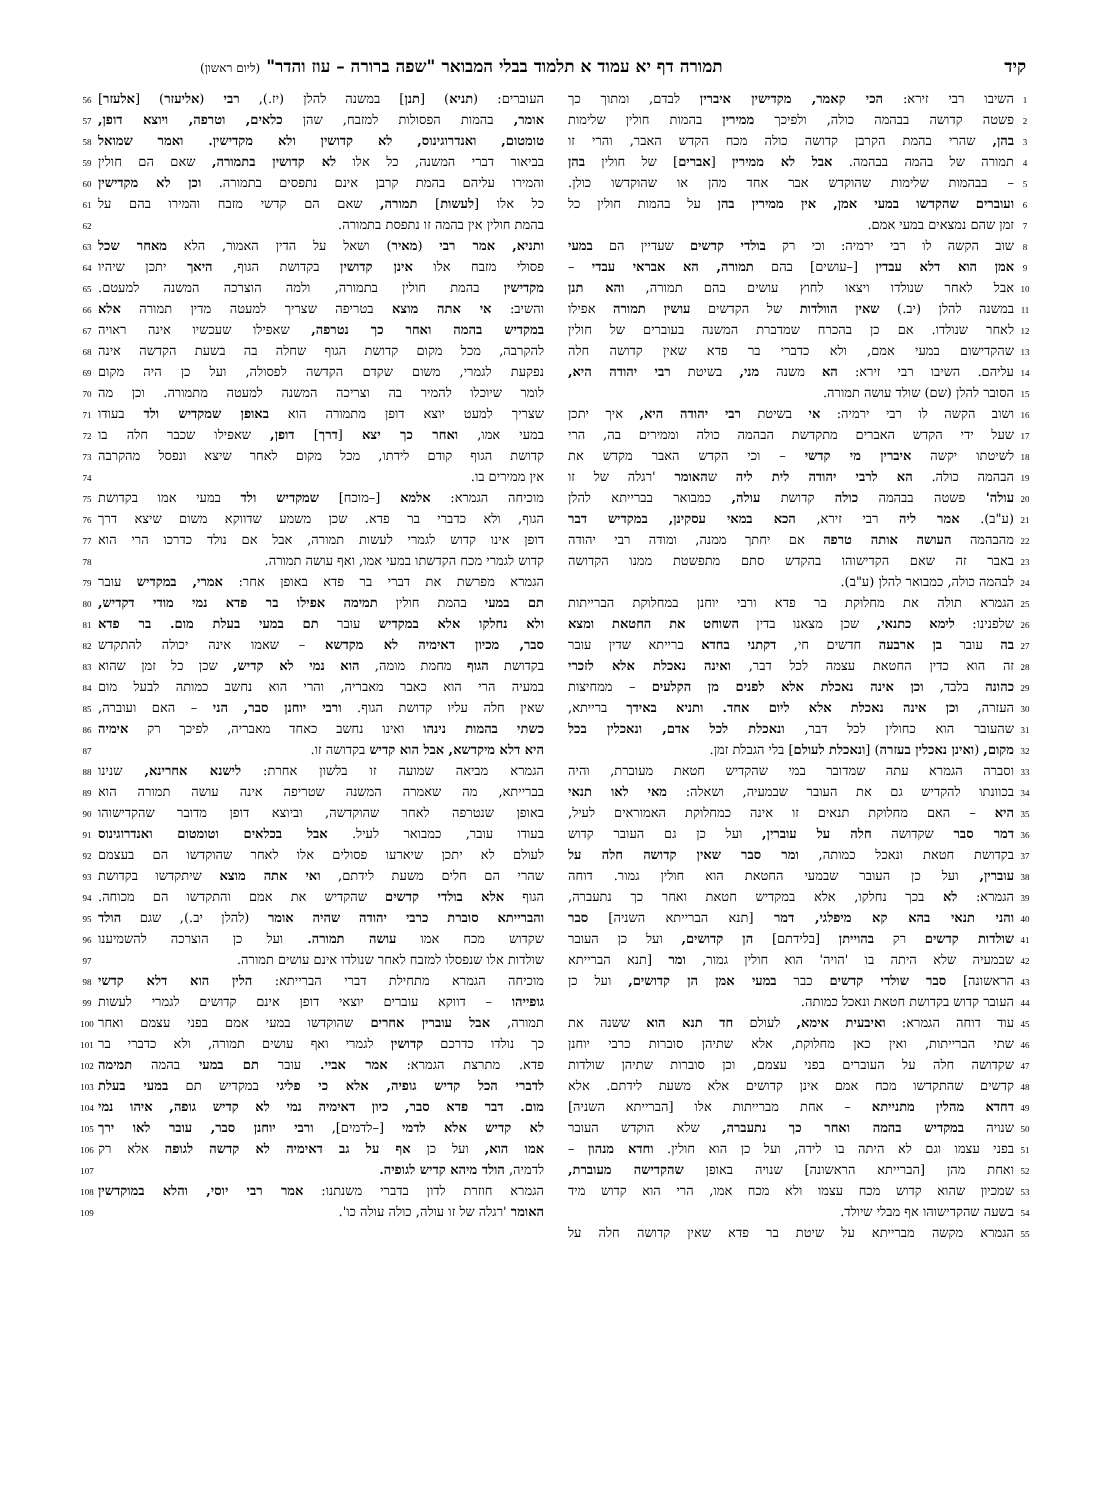קיד תמורה דף יא עמוד א תלמוד בבלי המבואר "שפה ברורה – עוז והדר" (ליום ראשון)
1 השיבו רבי זירא: הכי קאמר, מקדישין איברין לבדם, ומתוך כך
2 פשטה קדושה בבהמה כולה, ולפיכך ממירין בהמות חולין שלימות
3 בהן, שהרי בהמת הקרבן קדושה כולה מכח הקדש האבר, והרי זו
4 תמורה של בהמה בבהמה. אבל לא ממירין [אברים] של חולין בהן
5 – בבהמות שלימות שהוקדש אבר אחד מהן או שהוקדשו כולן.
6 ועוברים שהקדשו במעי אמן, אין ממירין בהן על בהמות חולין כל
7 זמן שהם נמצאים במעי אמם.
8 שוב הקשה לו רבי ירמיה: וכי רק בולדי קדשים שעדיין הם במעי
9 אמן הוא דלא עבדין [–עושים] בהם תמורה, הא אבראי עבדי –
10 אבל לאחר שנולדו ויצאו לחוץ עושים בהם תמורה, והא תנן
11 במשנה להלן (יב.) שאין הוולדות של הקדשים עושין תמורה אפילו
12 לאחר שנולדו. אם כן בהכרח שמדברת המשנה בעוברים של חולין
13 שהקדישום במעי אמם, ולא כדברי בר פדא שאין קדושה חלה
14 עליהם. השיבו רבי זירא: הא משנה מני, בשיטת רבי יהודה היא,
15 הסובר להלן (שם) שולד עושה תמורה.
16 ושוב הקשה לו רבי ירמיה: אי בשיטת רבי יהודה היא, איך יתכן
17 שעל ידי הקדש האברים מתקדשת הבהמה כולה וממירים בה, הרי
18 לשיטתו יקשה איברין מי קדשי – וכי הקדש האבר מקדש את
19 הבהמה כולה. הא לרבי יהודה לית ליה שהאומר 'רגלה של זו
20 עולה' פשטה בבהמה כולה קדושת עולה, כמבואר בברייתא להלן
21 (ע"ב). אמר ליה רבי זירא, הכא במאי עסקינן, במקדיש דבר
22 מהבהמה העושה אותה טרפה אם יחתך ממנה, ומודה רבי יהודה
23 באבר זה שאם הקדישוהו בהקדש סתם מתפשטת ממנו הקדושה
24 לבהמה כולה, כמבואר להלן (ע"ב).
25 הגמרא תולה את מחלוקת בר פדא ורבי יוחנן במחלוקת הברייתות
26 שלפנינו: לימא כתנאי, שכן מצאנו בדין השוחט את החטאת ומצא
27 בה עובר בן ארבעה חדשים חי, דקתני בחדא ברייתא שדין עובר
28 זה הוא כדין החטאת עצמה לכל דבר, ואינה נאכלת אלא לזכרי
29 כהונה בלבד, וכן אינה נאכלת אלא לפנים מן הקלעים – ממחיצות
30 העזרה, וכן אינה נאכלת אלא ליום אחד. ותניא באידך ברייתא,
31 שהעובר הוא כחולין לכל דבר, ונאכלת לכל אדם, ונאכלין בכל
32 מקום, (ואינן נאכלין בעזרה) [ונאכלת לעולם] בלי הגבלת זמן.
33 וסברה הגמרא עתה שמדובר במי שהקדיש חטאת מעוברת, והיה
34 בכוונתו להקדיש גם את העובר שבמעיה, ושאלה: מאי לאו תנאי
35 היא – האם מחלוקת תנאים זו אינה כמחלוקת האמוראים לעיל,
36 דמר סבר שקדושה חלה על עוברין, ועל כן גם העובר קדוש
37 בקדושת חטאת ונאכל כמותה, ומר סבר שאין קדושה חלה על
38 עוברין, ועל כן העובר שבמעי החטאת הוא חולין גמור. דוחה
39 הגמרא: לא בכך נחלקו, אלא במקדיש חטאת ואחר כך נתעברה,
40 והני תנאי בהא קא מיפלגי, דמר [תנא הברייתא השניה] סבר
41 שולדות קדשים רק בהוייתן [בלידתם] הן קדושים, ועל כן העובר
42 שבמעיה שלא היתה בו 'הויה' הוא חולין גמור, ומר [תנא הברייתא
43 הראשונה] סבר שולדי קדשים כבר במעי אמן הן קדושים, ועל כן
44 העובר קדוש בקדושת חטאת ונאכל כמותה.
45 עוד דוחה הגמרא: ואיבעית אימא, לעולם חד תנא הוא ששנה את
46 שתי הברייתות, ואין כאן מחלוקת, אלא שתיהן סוברות כרבי יוחנן
47 שקדושה חלה על העוברים בפני עצמם, וכן סוברות שתיהן שולדות
48 קדשים שהתקדשו מכח אמם אינן קדושים אלא משעת לידתם. אלא
49 דחדא מהלין מתנייתא – אחת מברייתות אלו [הברייתא השניה]
50 שנויה במקדיש בהמה ואחר כך נתעברה, שלא הוקדש העובר
51 בפני עצמו וגם לא היתה בו לידה, ועל כן הוא חולין. וחדא מנהון –
52 ואחת מהן [הברייתא הראשונה] שנויה באופן שהקדישה מעוברת,
53 שמכיון שהוא קדוש מכח עצמו ולא מכח אמו, הרי הוא קדוש מיד
54 בשעה שהקדישוהו אף מבלי שיולד.
55 הגמרא מקשה מברייתא על שיטת בר פדא שאין קדושה חלה על
העוברים: (תניא) [תנן] במשנה להלן (יז.), רבי (אליעזר) [אלעזר] 56
אומר, בהמות הפסולות למזבח, שהן כלאים, וטרפה, ויוצא דופן, 57
טומטום, ואנדרוגינוס, לא קדושין ולא מקדישין. ואמר שמואל 58
בביאור דברי המשנה, כל אלו לא קדושין בתמורה, שאם הם חולין 59
והמירו עליהם בהמת קרבן אינם נתפסים בתמורה. וכן לא מקדישין 60
כל אלו [לעשות] תמורה, שאם הם קדשי מזבח והמירו בהם על 61
בהמת חולין אין בהמה זו נתפסת בתמורה. 62
ותניא, אמר רבי (מאיר) ושאל על הדין האמור, הלא מאחר שכל 63
פסולי מזבח אלו אינן קדושין בקדושת הגוף, היאך יתכן שיהיו 64
מקדישין בהמת חולין בתמורה, ולמה הוצרכה המשנה למעטם. 65
והשיב: אי אתה מוצא בטריפה שצריך למעטה מדין תמורה אלא 66
במקדיש בהמה ואחר כך נטרפה, שאפילו שעכשיו אינה ראויה 67
להקרבה, מכל מקום קדושת הגוף שחלה בה בשעת הקדשה אינה 68
נפקעת לגמרי, משום שקדם הקדשה לפסולה, ועל כן היה מקום 69
לומר שיוכלו להמיר בה וצריכה המשנה למעטה מתמורה. וכן מה 70
שצריך למעט יוצא דופן מתמורה הוא באופן שמקדיש ולד בעודו 71
במעי אמו, ואחר כך יצא [דרך] דופן, שאפילו שכבר חלה בו 72
קדושת הגוף קודם לידתו, מכל מקום לאחר שיצא ונפסל מהקרבה 73
אין ממירים בו. 74
מוכיחה הגמרא: אלמא [–מוכח] שמקדיש ולד במעי אמו בקדושת 75
הגוף, ולא כדברי בר פדא. שכן משמע שדווקא משום שיצא דרך 76
דופן אינו קדוש לגמרי לעשות תמורה, אבל אם נולד כדרכו הרי הוא 77
קדוש לגמרי מכח הקדשתו במעי אמו, ואף עושה תמורה. 78
הגמרא מפרשת את דברי בר פדא באופן אחר: אמרי, במקדיש עובר 79
תם במעי בהמת חולין תמימה אפילו בר פדא נמי מודי דקדיש, 80
ולא נחלקו אלא במקדיש עובר תם במעי בעלת מום. בר פדא 81
סבר, מכיון דאימיה לא מקדשא – שאמו אינה יכולה להתקדש 82
בקדושת הגוף מחמת מומה, הוא נמי לא קדיש, שכן כל זמן שהוא 83
במעיה הרי הוא כאבר מאבריה, והרי הוא נחשב כמותה לבעל מום 84
שאין חלה עליו קדושת הגוף. ורבי יוחנן סבר, הני – האם ועוברה, 85
כשתי בהמות נינהו ואינו נחשב כאחד מאבריה, לפיכך רק אימיה 86
היא דלא מיקדשא, אבל הוא קדיש בקדושה זו. 87
הגמרא מביאה שמועה זו בלשון אחרת: לישנא אחרינא, שנינו 88
בברייתא, מה שאמרה המשנה שטריפה אינה עושה תמורה הוא 89
באופן שנטרפה לאחר שהוקדשה, וביוצא דופן מדובר שהקדישוהו 90
בעודו עובר, כמבואר לעיל. אבל בכלאים וטומטום ואנדרוגינוס 91
לעולם לא יתכן שיארעו פסולים אלו לאחר שהוקדשו הם בעצמם 92
שהרי הם חלים משעת לידתם, ואי אתה מוצא שיתקדשו בקדושת 93
הגוף אלא בולדי קדשים שהקדיש את אמם והתקדשו הם מכוחה. 94
והברייתא סוברת כרבי יהודה שהיה אומר (להלן יב.), שגם הולד 95
שקדוש מכח אמו עושה תמורה. ועל כן הוצרכה להשמיענו 96
שולדות אלו שנפסלו למזבח לאחר שנולדו אינם עושים תמורה. 97
מוכיחה הגמרא מתחילת דברי הברייתא: הלין הוא דלא קדשי 98
גופייהו – דווקא עוברים יוצאי דופן אינם קדושים לגמרי לעשות 99
תמורה, אבל עוברין אחרים שהוקדשו במעי אמם בפני עצמם ואחר 100
כך נולדו כדרכם קדושין לגמרי ואף עושים תמורה, ולא כדברי בר 101
פדא. מתרצת הגמרא: אמר אביי. עובר תם במעי בהמה תמימה 102
לדברי הכל קדיש גופיה, אלא כי פליגי במקדיש תם במעי בעלת 103
מום. דבר פדא סבר, כיון דאימיה נמי לא קדיש גופה, איהו נמי 104
לא קדיש אלא לדמי [–לדמים], ורבי יוחנן סבר, עובר לאו ירך 105
אמו הוא, ועל כן אף על גב דאימיה לא קדשה לגופה אלא רק 106
לדמיה, הולד מיהא קדיש לגופיה. 107
הגמרא חוזרת לדון בדברי משנתנו: אמר רבי יוסי, והלא במוקדשין 108
האומר 'רגלה של זו עולה, כולה עולה כו'. 109